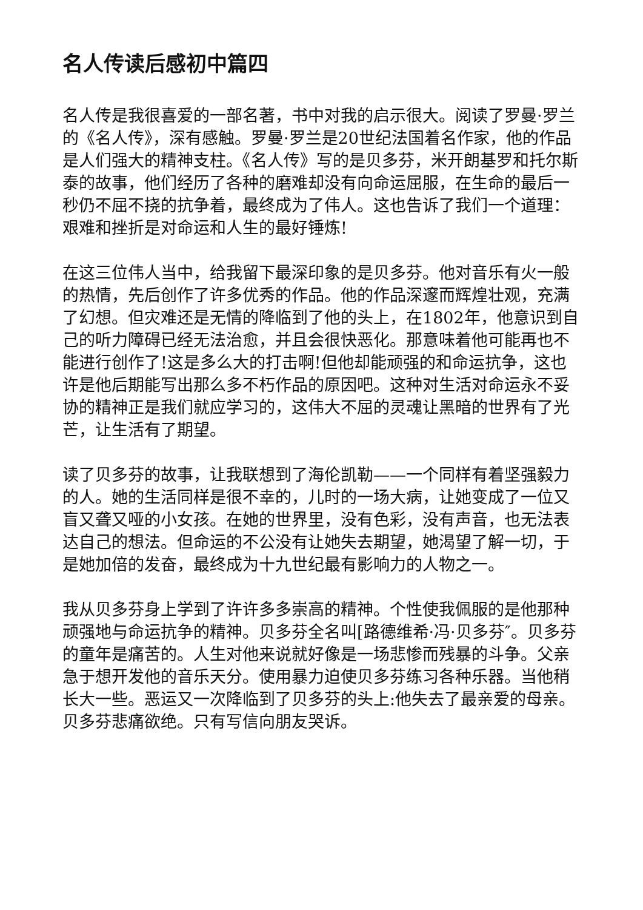名人传读后感初中篇四
名人传是我很喜爱的一部名著，书中对我的启示很大。阅读了罗曼·罗兰的《名人传》，深有感触。罗曼·罗兰是20世纪法国着名作家，他的作品是人们强大的精神支柱。《名人传》写的是贝多芬，米开朗基罗和托尔斯泰的故事，他们经历了各种的磨难却没有向命运屈服，在生命的最后一秒仍不屈不挠的抗争着，最终成为了伟人。这也告诉了我们一个道理：艰难和挫折是对命运和人生的最好锤炼!
在这三位伟人当中，给我留下最深印象的是贝多芬。他对音乐有火一般的热情，先后创作了许多优秀的作品。他的作品深邃而辉煌壮观，充满了幻想。但灾难还是无情的降临到了他的头上，在1802年，他意识到自己的听力障碍已经无法治愈，并且会很快恶化。那意味着他可能再也不能进行创作了!这是多么大的打击啊!但他却能顽强的和命运抗争，这也许是他后期能写出那么多不朽作品的原因吧。这种对生活对命运永不妥协的精神正是我们就应学习的，这伟大不屈的灵魂让黑暗的世界有了光芒，让生活有了期望。
读了贝多芬的故事，让我联想到了海伦凯勒——一个同样有着坚强毅力的人。她的生活同样是很不幸的，儿时的一场大病，让她变成了一位又盲又聋又哑的小女孩。在她的世界里，没有色彩，没有声音，也无法表达自己的想法。但命运的不公没有让她失去期望，她渴望了解一切，于是她加倍的发奋，最终成为十九世纪最有影响力的人物之一。
我从贝多芬身上学到了许许多多崇高的精神。个性使我佩服的是他那种顽强地与命运抗争的精神。贝多芬全名叫[路德维希·冯·贝多芬″。贝多芬的童年是痛苦的。人生对他来说就好像是一场悲惨而残暴的斗争。父亲急于想开发他的音乐天分。使用暴力迫使贝多芬练习各种乐器。当他稍长大一些。恶运又一次降临到了贝多芬的头上:他失去了最亲爱的母亲。贝多芬悲痛欲绝。只有写信向朋友哭诉。